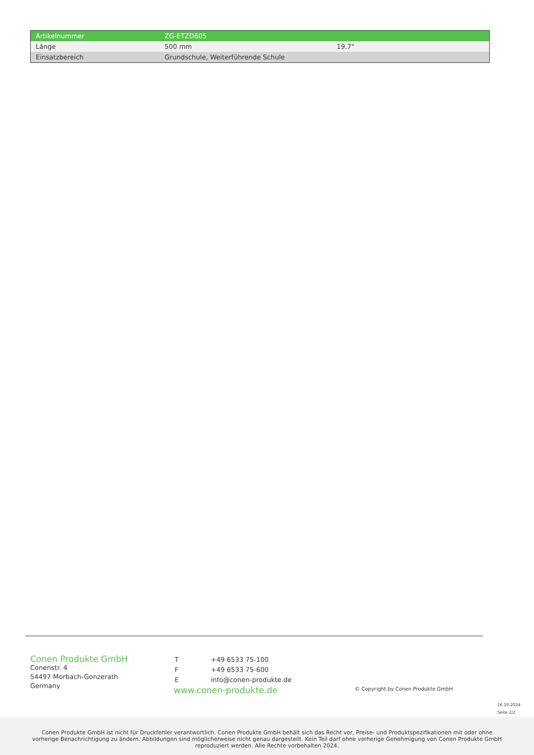| Artikelnummer | ZG-ETZD605 | |
| Länge | 500 mm | 19.7" |
| Einsatzbereich | Grundschule, Weiterführende Schule | |
Conen Produkte GmbH
Conenstr. 4
54497 Morbach-Gonzerath
Germany
| T | +49 6533 75-100 |
| F | +49 6533 75-600 |
| E | info@conen-produkte.de |
www.conen-produkte.de
© Copyright by Conen Produkte GmbH
16.10.2024
Seite 2/2
Conen Produkte GmbH ist nicht für Druckfehler verantwortlich. Conen Produkte GmbH behält sich das Recht vor, Preise- und Produktspezifikationen mit oder ohne vorherige Benachrichtigung zu ändern. Abbildungen sind möglicherweise nicht genau dargestellt. Kein Teil darf ohne vorherige Genehmigung von Conen Produkte GmbH reproduziert werden. Alle Rechte vorbehalten 2024.